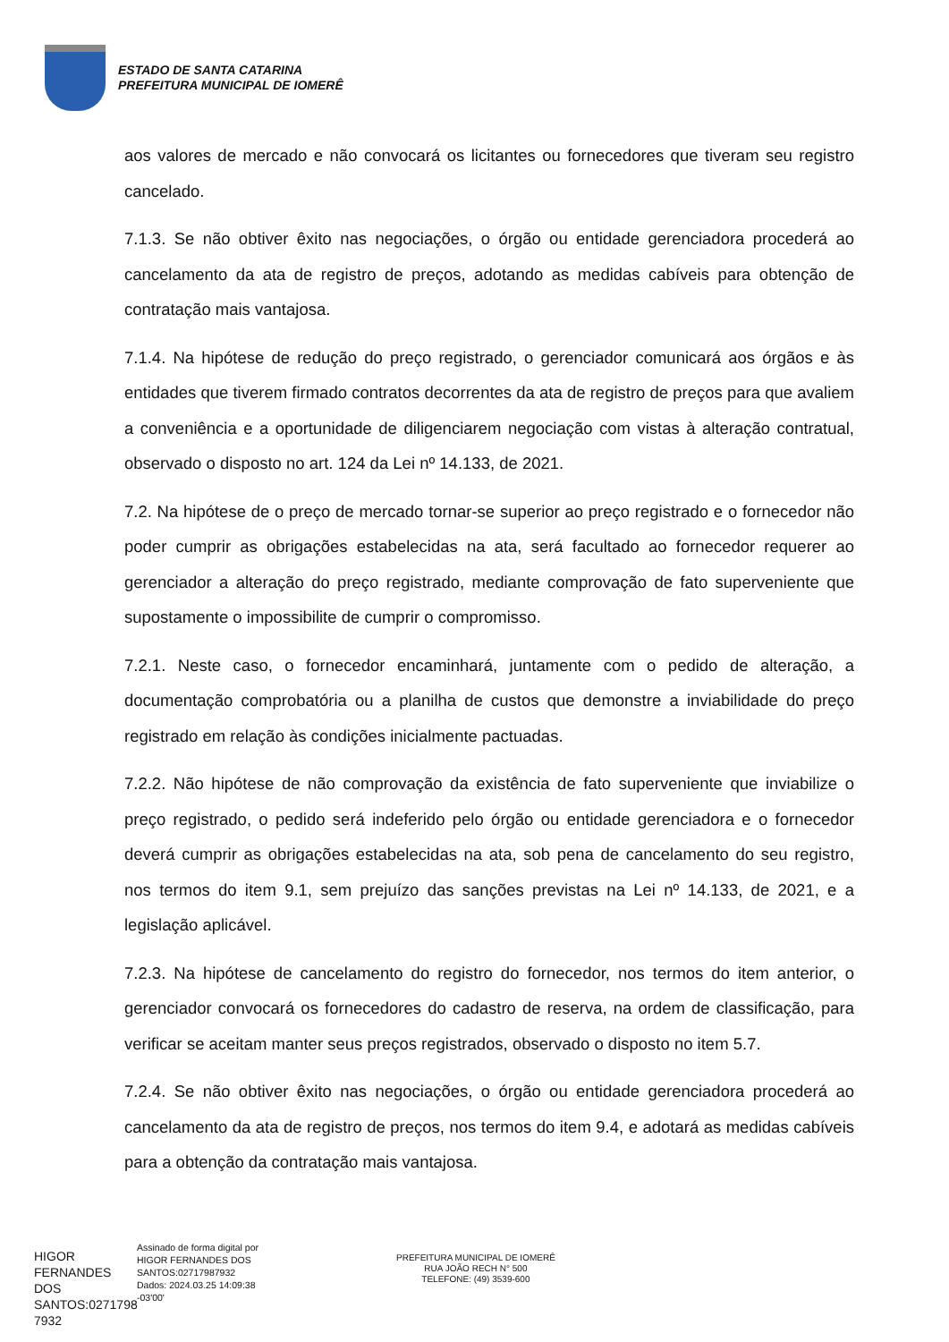ESTADO DE SANTA CATARINA
PREFEITURA MUNICIPAL DE IOMERÊ
aos valores de mercado e não convocará os licitantes ou fornecedores que tiveram seu registro cancelado.
7.1.3. Se não obtiver êxito nas negociações, o órgão ou entidade gerenciadora procederá ao cancelamento da ata de registro de preços, adotando as medidas cabíveis para obtenção de contratação mais vantajosa.
7.1.4. Na hipótese de redução do preço registrado, o gerenciador comunicará aos órgãos e às entidades que tiverem firmado contratos decorrentes da ata de registro de preços para que avaliem a conveniência e a oportunidade de diligenciarem negociação com vistas à alteração contratual, observado o disposto no art. 124 da Lei nº 14.133, de 2021.
7.2. Na hipótese de o preço de mercado tornar-se superior ao preço registrado e o fornecedor não poder cumprir as obrigações estabelecidas na ata, será facultado ao fornecedor requerer ao gerenciador a alteração do preço registrado, mediante comprovação de fato superveniente que supostamente o impossibilite de cumprir o compromisso.
7.2.1. Neste caso, o fornecedor encaminhará, juntamente com o pedido de alteração, a documentação comprobatória ou a planilha de custos que demonstre a inviabilidade do preço registrado em relação às condições inicialmente pactuadas.
7.2.2. Não hipótese de não comprovação da existência de fato superveniente que inviabilize o preço registrado, o pedido será indeferido pelo órgão ou entidade gerenciadora e o fornecedor deverá cumprir as obrigações estabelecidas na ata, sob pena de cancelamento do seu registro, nos termos do item 9.1, sem prejuízo das sanções previstas na Lei nº 14.133, de 2021, e a legislação aplicável.
7.2.3. Na hipótese de cancelamento do registro do fornecedor, nos termos do item anterior, o gerenciador convocará os fornecedores do cadastro de reserva, na ordem de classificação, para verificar se aceitam manter seus preços registrados, observado o disposto no item 5.7.
7.2.4. Se não obtiver êxito nas negociações, o órgão ou entidade gerenciadora procederá ao cancelamento da ata de registro de preços, nos termos do item 9.4, e adotará as medidas cabíveis para a obtenção da contratação mais vantajosa.
HIGOR FERNANDES DOS SANTOS:0271798 7932
Assinado de forma digital por HIGOR FERNANDES DOS SANTOS:02717987932 Dados: 2024.03.25 14:09:38 -03'00'
PREFEITURA MUNICIPAL DE IOMERÊ
RUA JOÃO RECH N° 500
TELEFONE: (49) 3539-600